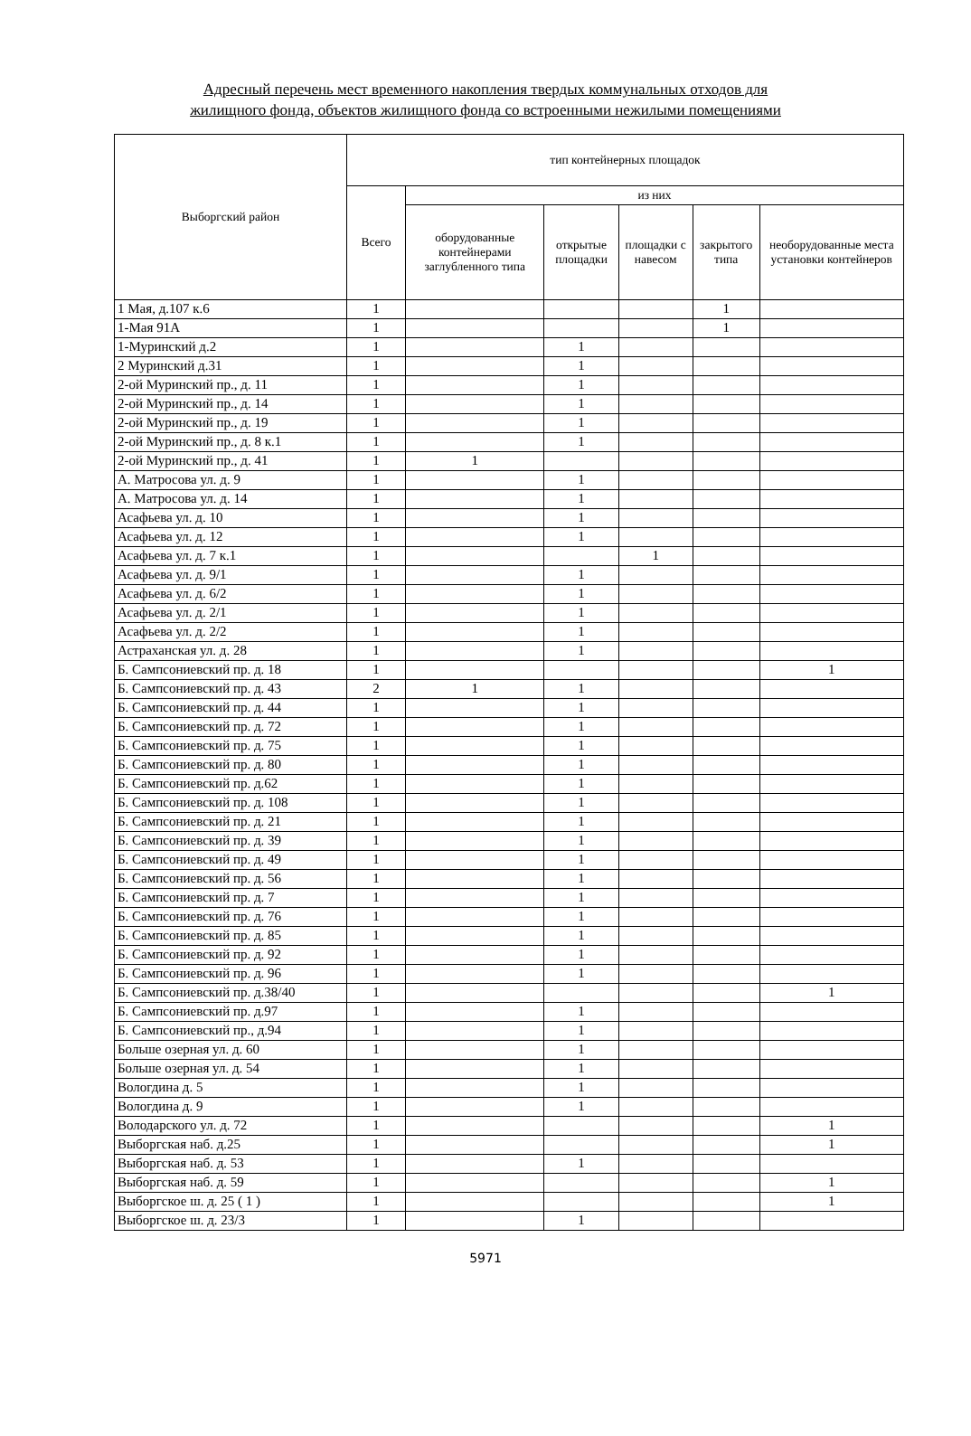Адресный перечень мест временного накопления твердых коммунальных отходов для
жилищного фонда, объектов жилищного фонда со встроенными нежилыми помещениями
| Выборгский район | тип контейнерных площадок | | | | | |
| --- | --- | --- | --- | --- | --- | --- |
| | Всего | из них | | | | |
| | | оборудованные контейнерами заглубленного типа | открытые площадки | площадки с навесом | закрытого типа | необорудованные места установки контейнеров |
| 1 Мая, д.107 к.6 | 1 | | | | 1 | |
| 1-Мая 91А | 1 | | | | 1 | |
| 1-Муринский д.2 | 1 | | 1 | | | |
| 2 Муринский д.31 | 1 | | 1 | | | |
| 2-ой Муринский пр., д. 11 | 1 | | 1 | | | |
| 2-ой Муринский пр., д. 14 | 1 | | 1 | | | |
| 2-ой Муринский пр., д. 19 | 1 | | 1 | | | |
| 2-ой Муринский пр., д. 8 к.1 | 1 | | 1 | | | |
| 2-ой Муринский пр., д. 41 | 1 | 1 | | | | |
| А. Матросова ул. д. 9 | 1 | | 1 | | | |
| А. Матросова ул. д. 14 | 1 | | 1 | | | |
| Асафьева ул. д. 10 | 1 | | 1 | | | |
| Асафьева ул. д. 12 | 1 | | 1 | | | |
| Асафьева ул. д. 7 к.1 | 1 | | | 1 | | |
| Асафьева ул. д. 9/1 | 1 | | 1 | | | |
| Асафьева ул. д. 6/2 | 1 | | 1 | | | |
| Асафьева ул. д. 2/1 | 1 | | 1 | | | |
| Асафьева ул. д. 2/2 | 1 | | 1 | | | |
| Астраханская ул. д. 28 | 1 | | 1 | | | |
| Б. Сампсониевский пр. д. 18 | 1 | | | | | 1 |
| Б. Сампсониевский пр. д. 43 | 2 | 1 | 1 | | | |
| Б. Сампсониевский пр. д. 44 | 1 | | 1 | | | |
| Б. Сампсониевский пр. д. 72 | 1 | | 1 | | | |
| Б. Сампсониевский пр. д. 75 | 1 | | 1 | | | |
| Б. Сампсониевский пр. д. 80 | 1 | | 1 | | | |
| Б. Сампсониевский пр. д.62 | 1 | | 1 | | | |
| Б. Сампсониевский пр. д. 108 | 1 | | 1 | | | |
| Б. Сампсониевский пр. д. 21 | 1 | | 1 | | | |
| Б. Сампсониевский пр. д. 39 | 1 | | 1 | | | |
| Б. Сампсониевский пр. д. 49 | 1 | | 1 | | | |
| Б. Сампсониевский пр. д. 56 | 1 | | 1 | | | |
| Б. Сампсониевский пр. д. 7 | 1 | | 1 | | | |
| Б. Сампсониевский пр. д. 76 | 1 | | 1 | | | |
| Б. Сампсониевский пр. д. 85 | 1 | | 1 | | | |
| Б. Сампсониевский пр. д. 92 | 1 | | 1 | | | |
| Б. Сампсониевский пр. д. 96 | 1 | | 1 | | | |
| Б. Сампсониевский пр. д.38/40 | 1 | | | | | 1 |
| Б. Сампсониевский пр. д.97 | 1 | | 1 | | | |
| Б. Сампсониевский пр., д.94 | 1 | | 1 | | | |
| Больше озерная ул. д. 60 | 1 | | 1 | | | |
| Больше озерная ул. д. 54 | 1 | | 1 | | | |
| Вологдина д. 5 | 1 | | 1 | | | |
| Вологдина д. 9 | 1 | | 1 | | | |
| Володарского ул. д. 72 | 1 | | | | | 1 |
| Выборгская наб. д.25 | 1 | | | | | 1 |
| Выборгская наб. д. 53 | 1 | | 1 | | | |
| Выборгская наб. д. 59 | 1 | | | | | 1 |
| Выборгское ш. д. 25 ( 1 ) | 1 | | | | | 1 |
| Выборгское ш. д. 23/3 | 1 | | 1 | | | |
5971